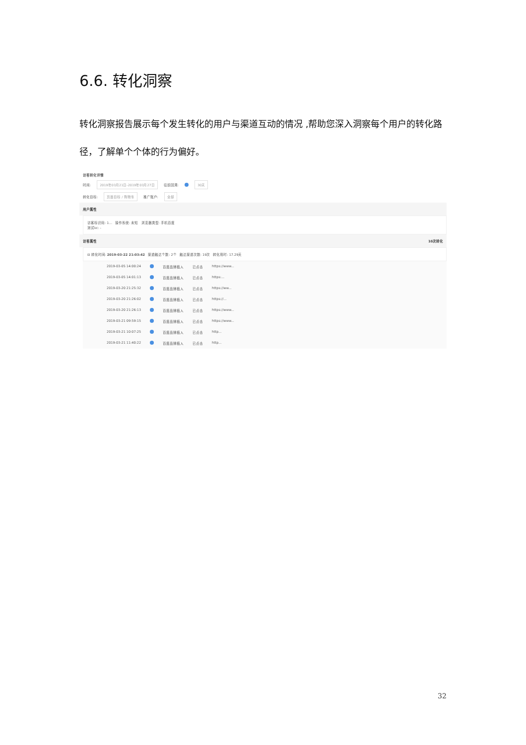6.6. 转化洞察
转化洞察报告展示每个发生转化的用户与渠道互动的情况 ,帮助您深入洞察每个用户的转化路径，了解单个个体的行为偏好。
访客转化详情
时间: 2019年03月21日-2019年03月27日 往前回溯: 30天
转化目标: 页面目标 / 购物车 推广账户: 全部
用户属性
访客标识码: 1… 操作系统: 未知 浏览器类型: 手机百度
测试kc: -
访客属性 10次转化
⊟ 转化时间: 2019-03-22 21:03:42 渠道触达个数: 2个 触达渠道次数: 19次 转化用时: 17.29天
2019-03-05 14:00:24 百度品牌植入 已点击 https://www...
2019-03-05 14:01:13 百度品牌植入 已点击 https:...
2019-03-20 21:25:32 百度品牌植入 已点击 https://ww...
2019-03-20 21:26:02 百度品牌植入 已点击 https://...
2019-03-20 21:26:13 百度品牌植入 已点击 https://www...
2019-03-21 09:59:15 百度品牌植入 已点击 https://www...
2019-03-21 10:07:25 百度品牌植入 已点击 http...
2019-03-21 11:40:22 百度品牌植入 已点击 http...
32